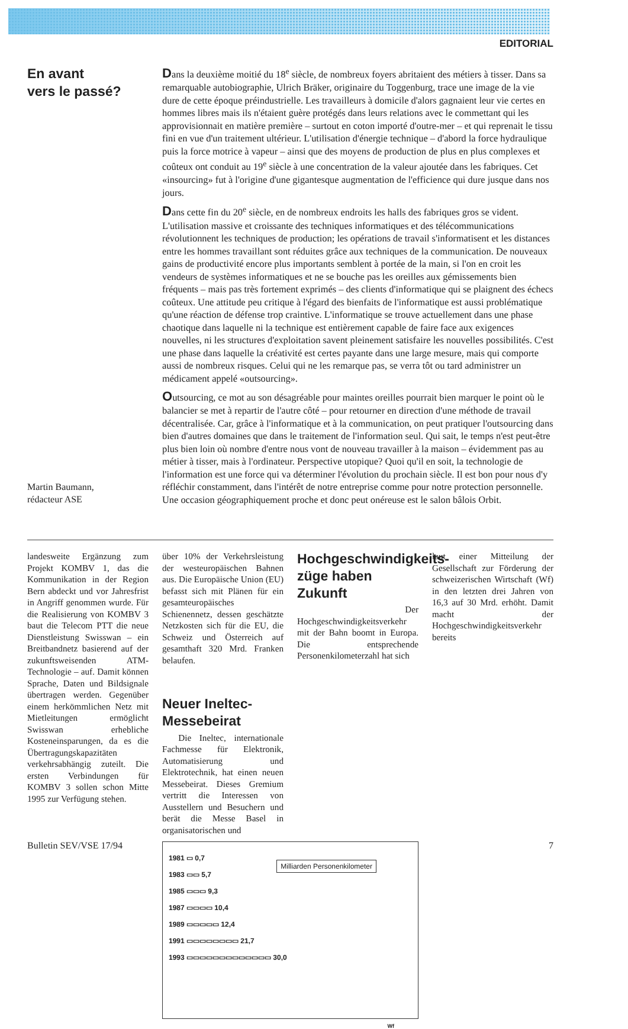EDITORIAL
En avant
vers le passé?
Martin Baumann,
rédacteur ASE
Dans la deuxième moitié du 18<sup>e</sup> siècle, de nombreux foyers abritaient des métiers à tisser. Dans sa remarquable autobiographie, Ulrich Bräker, originaire du Toggenburg, trace une image de la vie dure de cette époque préindustrielle. Les travailleurs à domicile d'alors gagnaient leur vie certes en hommes libres mais ils n'étaient guère protégés dans leurs relations avec le commettant qui les approvisionnait en matière première – surtout en coton importé d'outre-mer – et qui reprenait le tissu fini en vue d'un traitement ultérieur. L'utilisation d'énergie technique – d'abord la force hydraulique puis la force motrice à vapeur – ainsi que des moyens de production de plus en plus complexes et coûteux ont conduit au 19<sup>e</sup> siècle à une concentration de la valeur ajoutée dans les fabriques. Cet «insourcing» fut à l'origine d'une gigantesque augmentation de l'efficience qui dure jusque dans nos jours.
Dans cette fin du 20<sup>e</sup> siècle, en de nombreux endroits les halls des fabriques gros se vident. L'utilisation massive et croissante des techniques informatiques et des télécommunications révolutionnent les techniques de production; les opérations de travail s'informatisent et les distances entre les hommes travaillant sont réduites grâce aux techniques de la communication. De nouveaux gains de productivité encore plus importants semblent à portée de la main, si l'on en croit les vendeurs de systèmes informatiques et ne se bouche pas les oreilles aux gémissements bien fréquents – mais pas très fortement exprimés – des clients d'informatique qui se plaignent des échecs coûteux. Une attitude peu critique à l'égard des bienfaits de l'informatique est aussi problématique qu'une réaction de défense trop craintive. L'informatique se trouve actuellement dans une phase chaotique dans laquelle ni la technique est entièrement capable de faire face aux exigences nouvelles, ni les structures d'exploitation savent pleinement satisfaire les nouvelles possibilités. C'est une phase dans laquelle la créativité est certes payante dans une large mesure, mais qui comporte aussi de nombreux risques. Celui qui ne les remarque pas, se verra tôt ou tard administrer un médicament appelé «outsourcing».
Outsourcing, ce mot au son désagréable pour maintes oreilles pourrait bien marquer le point où le balancier se met à repartir de l'autre côté – pour retourner en direction d'une méthode de travail décentralisée. Car, grâce à l'informatique et à la communication, on peut pratiquer l'outsourcing dans bien d'autres domaines que dans le traitement de l'information seul. Qui sait, le temps n'est peut-être plus bien loin où nombre d'entre nous vont de nouveau travailler à la maison – évidemment pas au métier à tisser, mais à l'ordinateur. Perspective utopique? Quoi qu'il en soit, la technologie de l'information est une force qui va déterminer l'évolution du prochain siècle. Il est bon pour nous d'y réfléchir constamment, dans l'intérêt de notre entreprise comme pour notre protection personnelle. Une occasion géographiquement proche et donc peut onéreuse est le salon bâlois Orbit.
landesweite Ergänzung zum Projekt KOMBV 1, das die Kommunikation in der Region Bern abdeckt und vor Jahresfrist in Angriff genommen wurde. Für die Realisierung von KOMBV 3 baut die Telecom PTT die neue Dienstleistung Swisswan – ein Breitbandnetz basierend auf der zukunftsweisenden ATM-Technologie – auf. Damit können Sprache, Daten und Bildsignale übertragen werden. Gegenüber einem herkömmlichen Netz mit Mietleitungen ermöglicht Swisswan erhebliche Kosteneinsparungen, da es die Übertragungskapazitäten verkehrsabhängig zuteilt. Die ersten Verbindungen für KOMBV 3 sollen schon Mitte 1995 zur Verfügung stehen.
Hochgeschwindigkeits-züge haben Zukunft
Der Hochgeschwindigkeitsverkehr mit der Bahn boomt in Europa. Die entsprechende Personenkilometerzahl hat sich
laut einer Mitteilung der Gesellschaft zur Förderung der schweizerischen Wirtschaft (Wf) in den letzten drei Jahren von 16,3 auf 30 Mrd. erhöht. Damit macht der Hochgeschwindigkeitsverkehr bereits
über 10% der Verkehrsleistung der westeuropäischen Bahnen aus. Die Europäische Union (EU) befasst sich mit Plänen für ein gesamteuropäisches Schienennetz, dessen geschätzte Netzkosten sich für die EU, die Schweiz und Österreich auf gesamthaft 320 Mrd. Franken belaufen.
Neuer Ineltec-Messebeirat
Die Ineltec, internationale Fachmesse für Elektronik, Automatisierung und Elektrotechnik, hat einen neuen Messebeirat. Dieses Gremium vertritt die Interessen von Ausstellern und Besuchern und berät die Messe Basel in organisatorischen und
Milliarden Personenkilometer
1981 ▭ 0,7
1983 ▭▭ 5,7
1985 ▭▭▭ 9,3
1987 ▭▭▭▭ 10,4
1989 ▭▭▭▭▭ 12,4
1991 ▭▭▭▭▭▭▭▭ 21,7
1993 ▭▭▭▭▭▭▭▭▭▭▭▭▭ 30,0
Wf
Bulletin SEV/VSE 17/94 7